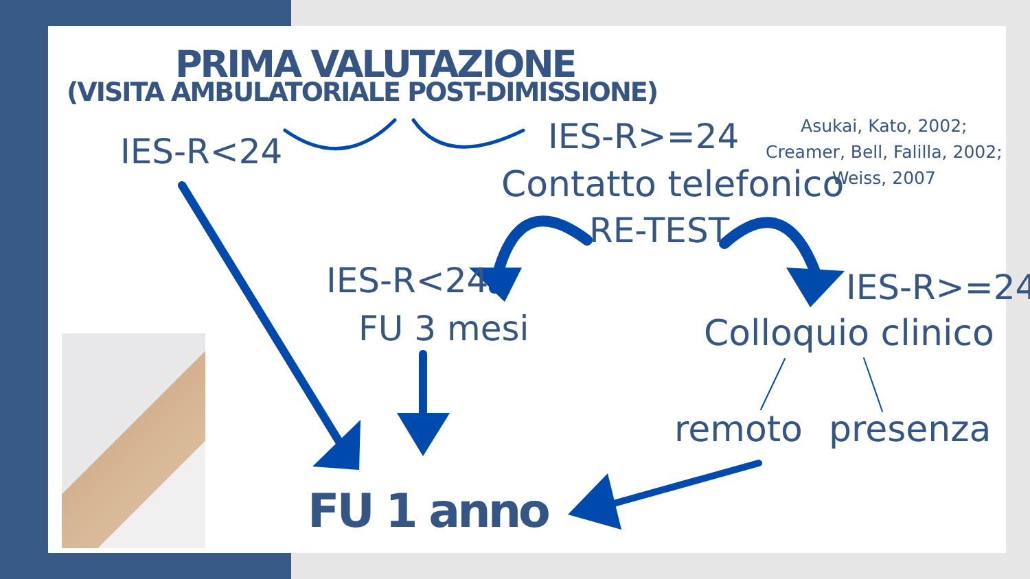PRIMA VALUTAZIONE
(VISITA AMBULATORIALE POST-DIMISSIONE)
IES-R<24 IES-R>=24
Asukai, Kato, 2002;
Creamer, Bell, Falilla, 2002;
Weiss, 2007
Contatto telefonico
RE-TEST
IES-R<24 IES-R>=24
FU 3 mesi Colloquio clinico
remoto presenza
FU 1 anno